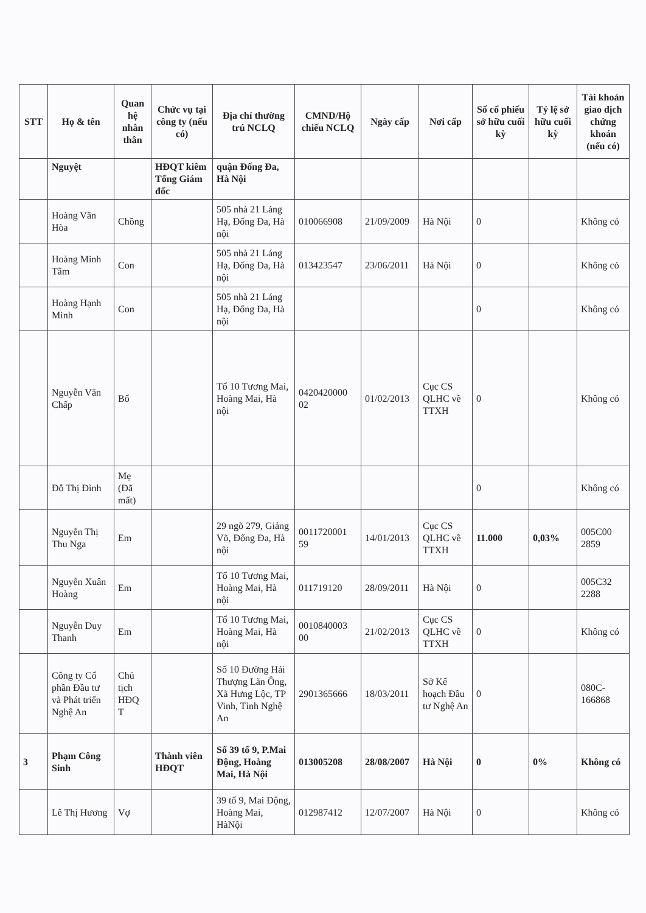| STT | Họ & tên | Quan hệ nhân thân | Chức vụ tại công ty (nếu có) | Địa chỉ thường trú NCLQ | CMND/Hộ chiếu NCLQ | Ngày cấp | Nơi cấp | Số cổ phiếu sở hữu cuối kỳ | Tỷ lệ sở hữu cuối kỳ | Tài khoản giao dịch chứng khoán (nếu có) |
| --- | --- | --- | --- | --- | --- | --- | --- | --- | --- | --- |
| | Nguyệt | | HĐQT kiêm Tổng Giám đốc | quận Đống Đa, Hà Nội | | | | | | |
| | Hoàng Văn Hòa | Chồng | | 505 nhà 21 Láng Hạ, Đống Đa, Hà nội | 010066908 | 21/09/2009 | Hà Nội | 0 | | Không có |
| | Hoàng Minh Tâm | Con | | 505 nhà 21 Láng Hạ, Đống Đa, Hà nội | 013423547 | 23/06/2011 | Hà Nội | 0 | | Không có |
| | Hoàng Hạnh Minh | Con | | 505 nhà 21 Láng Hạ, Đống Đa, Hà nội | | | | 0 | | Không có |
| | Nguyễn Văn Chấp | Bố | | Tổ 10 Tương Mai, Hoàng Mai, Hà nội | 0420420000 02 | 01/02/2013 | Cục CS QLHC về TTXH | 0 | | Không có |
| | Đỗ Thị Đình | Mẹ (Đã mất) | | | | | | 0 | | Không có |
| | Nguyễn Thị Thu Nga | Em | | 29 ngõ 279, Giảng Võ, Đống Đa, Hà nội | 0011720001 59 | 14/01/2013 | Cục CS QLHC về TTXH | 11.000 | 0,03% | 005C00 2859 |
| | Nguyễn Xuân Hoàng | Em | | Tổ 10 Tương Mai, Hoàng Mai, Hà nội | 011719120 | 28/09/2011 | Hà Nội | 0 | | 005C32 2288 |
| | Nguyễn Duy Thanh | Em | | Tổ 10 Tương Mai, Hoàng Mai, Hà nội | 0010840003 00 | 21/02/2013 | Cục CS QLHC về TTXH | 0 | | Không có |
| | Công ty Cổ phần Đầu tư và Phát triển Nghệ An | Chủ tịch HĐQ T | | Số 10 Đường Hải Thượng Lãn Ông, Xã Hưng Lộc, TP Vinh, Tỉnh Nghệ An | 2901365666 | 18/03/2011 | Sở Kế hoạch Đầu tư Nghệ An | 0 | | 080C-166868 |
| 3 | Phạm Công Sinh | | Thành viên HĐQT | Số 39 tổ 9, P.Mai Động, Hoàng Mai, Hà Nội | 013005208 | 28/08/2007 | Hà Nội | 0 | 0% | Không có |
| | Lê Thị Hương | Vợ | | 39 tổ 9, Mai Động, Hoàng Mai, HàNội | 012987412 | 12/07/2007 | Hà Nội | 0 | | Không có |